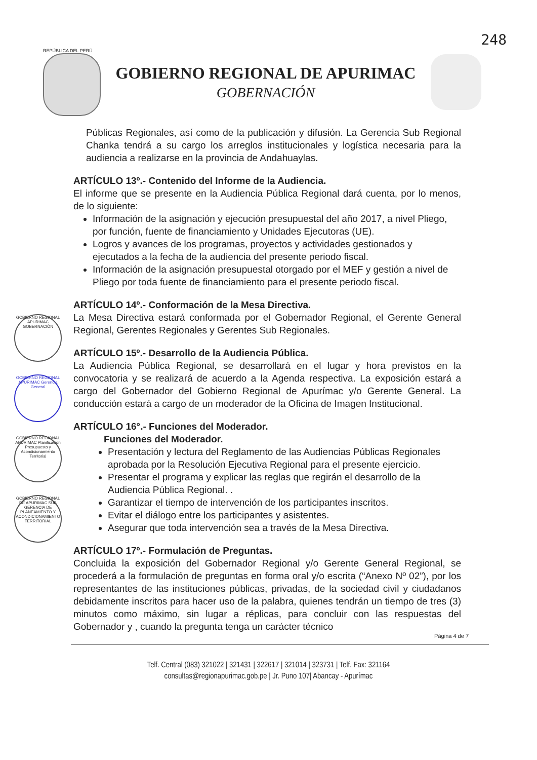248
REPÚBLICA DEL PERÚ
GOBIERNO REGIONAL DE APURIMAC
GOBERNACIÓN
GOBIERNO REGIONAL APURIMAC GOBERNACIÓN
GOBIERNO REGIONAL APURIMAC Gerencia General
GOBIERNO REGIONAL APURIMAC Planificación Presupuesto y Acondicionamiento Territorial
GOBIERNO REGIONAL DE APURIMAC SUB GERENCIA DE PLANEAMIENTO Y ACONDICIONAMIENTO TERRITORIAL
Públicas Regionales, así como de la publicación y difusión. La Gerencia Sub Regional Chanka tendrá a su cargo los arreglos institucionales y logística necesaria para la audiencia a realizarse en la provincia de Andahuaylas.
ARTÍCULO 13º.- Contenido del Informe de la Audiencia.
El informe que se presente en la Audiencia Pública Regional dará cuenta, por lo menos, de lo siguiente:
Información de la asignación y ejecución presupuestal del año 2017, a nivel Pliego, por función, fuente de financiamiento y Unidades Ejecutoras (UE).
Logros y avances de los programas, proyectos y actividades gestionados y ejecutados a la fecha de la audiencia del presente periodo fiscal.
Información de la asignación presupuestal otorgado por el MEF y gestión a nivel de Pliego por toda fuente de financiamiento para el presente periodo fiscal.
ARTÍCULO 14º.- Conformación de la Mesa Directiva.
La Mesa Directiva estará conformada por el Gobernador Regional, el Gerente General Regional, Gerentes Regionales y Gerentes Sub Regionales.
ARTÍCULO 15º.- Desarrollo de la Audiencia Pública.
La Audiencia Pública Regional, se desarrollará en el lugar y hora previstos en la convocatoria y se realizará de acuerdo a la Agenda respectiva. La exposición estará a cargo del Gobernador del Gobierno Regional de Apurímac y/o Gerente General. La conducción estará a cargo de un moderador de la Oficina de Imagen Institucional.
ARTÍCULO 16°.- Funciones del Moderador.
Funciones del Moderador.
Presentación y lectura del Reglamento de las Audiencias Públicas Regionales aprobada por la Resolución Ejecutiva Regional para el presente ejercicio.
Presentar el programa y explicar las reglas que regirán el desarrollo de la Audiencia Pública Regional. .
Garantizar el tiempo de intervención de los participantes inscritos.
Evitar el diálogo entre los participantes y asistentes.
Asegurar que toda intervención sea a través de la Mesa Directiva.
ARTÍCULO 17º.- Formulación de Preguntas.
Concluida la exposición del Gobernador Regional y/o Gerente General Regional, se procederá a la formulación de preguntas en forma oral y/o escrita (“Anexo Nº 02”), por los representantes de las instituciones públicas, privadas, de la sociedad civil y ciudadanos debidamente inscritos para hacer uso de la palabra, quienes tendrán un tiempo de tres (3) minutos como máximo, sin lugar a réplicas, para concluir con las respuestas del Gobernador y , cuando la pregunta tenga un carácter técnico
Página 4 de 7
Telf. Central (083) 321022 | 321431 | 322617 | 321014 | 323731 | Telf. Fax: 321164
consultas@regionapurimac.gob.pe | Jr. Puno 107| Abancay - Apurímac